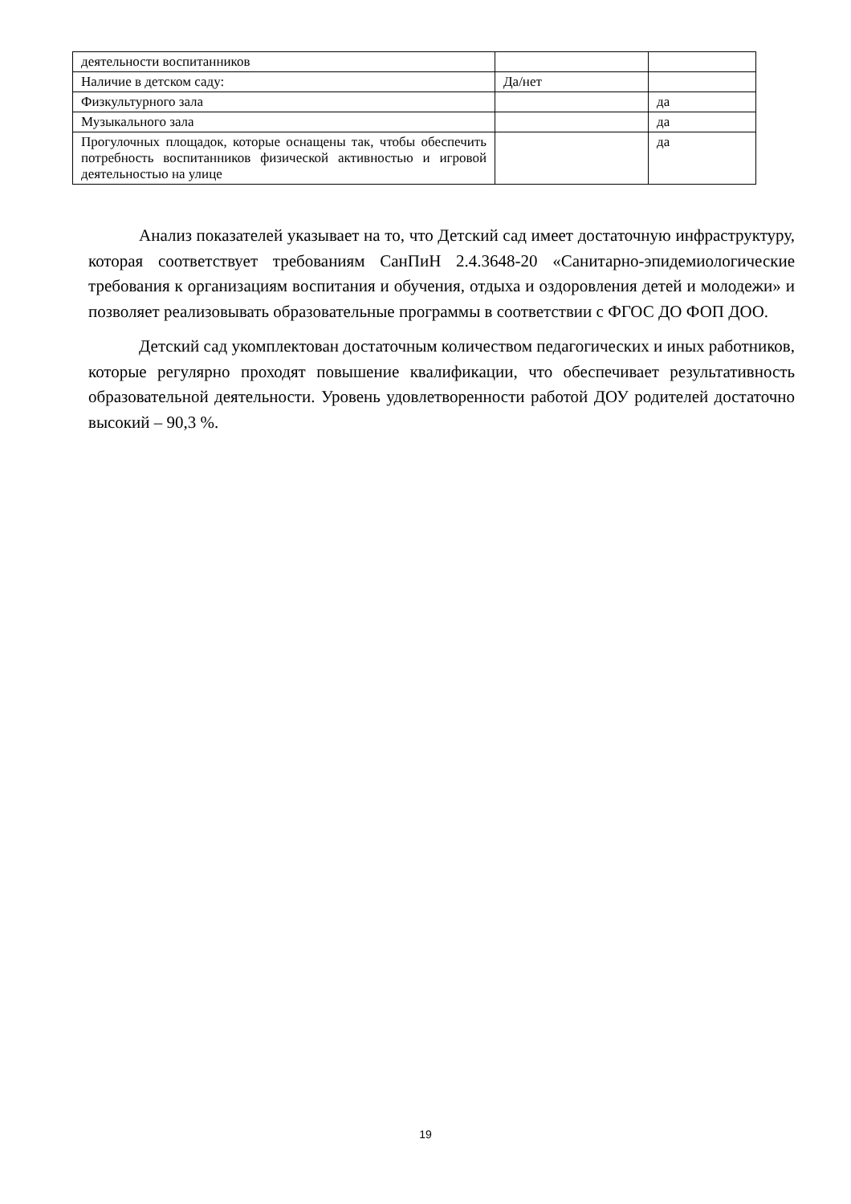| деятельности воспитанников | | |
| Наличие в детском саду: | Да/нет | |
| Физкультурного зала | | да |
| Музыкального зала | | да |
| Прогулочных площадок, которые оснащены так, чтобы обеспечить потребность воспитанников физической активностью и игровой деятельностью на улице | | да |
Анализ показателей указывает на то, что Детский сад имеет достаточную инфраструктуру, которая соответствует требованиям СанПиН 2.4.3648-20 «Санитарно-эпидемиологические требования к организациям воспитания и обучения, отдыха и оздоровления детей и молодежи» и позволяет реализовывать образовательные программы в соответствии с ФГОС ДО ФОП ДОО.
Детский сад укомплектован достаточным количеством педагогических и иных работников, которые регулярно проходят повышение квалификации, что обеспечивает результативность образовательной деятельности. Уровень удовлетворенности работой ДОУ родителей достаточно высокий – 90,3 %.
19